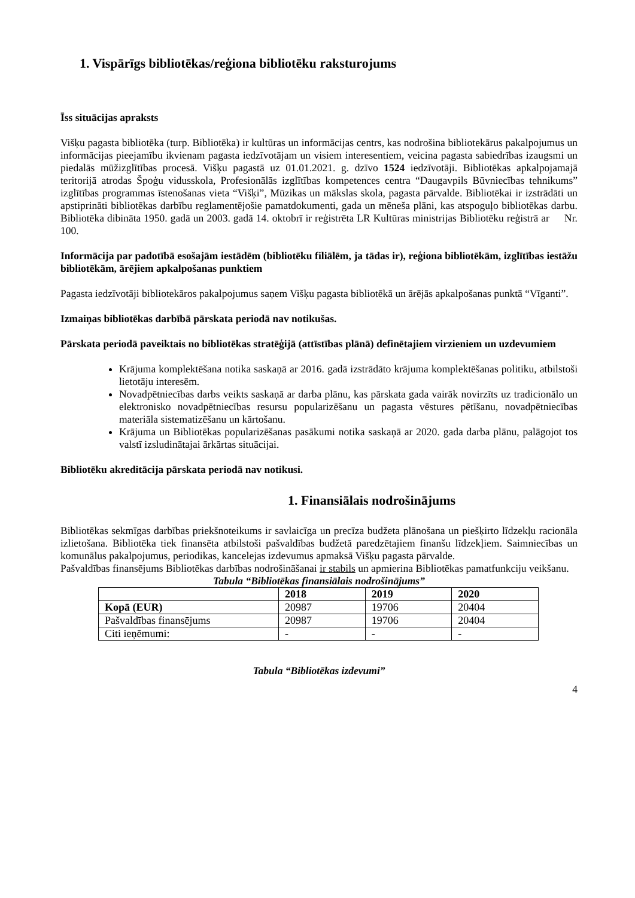1. Vispārīgs bibliotēkas/reģiona bibliotēku raksturojums
Īss situācijas apraksts
Višķu pagasta bibliotēka (turp. Bibliotēka) ir kultūras un informācijas centrs, kas nodrošina bibliotekārus pakalpojumus un informācijas pieejamību ikvienam pagasta iedzīvotājam un visiem interesentiem, veicina pagasta sabiedrības izaugsmi un piedalās mūžizglītības procesā. Višķu pagastā uz 01.01.2021. g. dzīvo 1524 iedzīvotāji. Bibliotēkas apkalpojamajā teritorijā atrodas Špoģu vidusskola, Profesionālās izglītības kompetences centra “Daugavpils Būvniecības tehnikums” izglītības programmas īstenošanas vieta “Višķi”, Mūzikas un mākslas skola, pagasta pārvalde. Bibliotēkai ir izstrādāti un apstiprināti bibliotēkas darbību reglamentējošie pamatdokumenti, gada un mēneša plāni, kas atspoguļo bibliotēkas darbu. Bibliotēka dibināta 1950. gadā un 2003. gadā 14. oktobrī ir reģistrēta LR Kultūras ministrijas Bibliotēku reģistrā ar Nr. 100.
Informācija par padotībā esošajām iestādēm (bibliotēku filiālēm, ja tādas ir), reģiona bibliotēkām, izglītības iestāžu bibliotēkām, ārējiem apkalpošanas punktiem
Pagasta iedzīvotāji bibliotekāros pakalpojumus saņem Višķu pagasta bibliotēkā un ārējās apkalpošanas punktā “Vīganti”.
Izmaiņas bibliotēkas darbībā pārskata periodā nav notikušas.
Pārskata periodā paveiktais no bibliotēkas stratēģijā (attīstības plānā) definētajiem virzieniem un uzdevumiem
Krājuma komplektēšana notika saskaņā ar 2016. gadā izstrādāto krājuma komplektēšanas politiku, atbilstoši lietotāju interesēm.
Novadpētniecības darbs veikts saskaņā ar darba plānu, kas pārskata gada vairāk novirzīts uz tradicionālo un elektronisko novadpētniecības resursu popularizēšanu un pagasta vēstures pētīšanu, novadpētniecības materiāla sistematizēšanu un kārtošanu.
Krājuma un Bibliotēkas popularizēšanas pasākumi notika saskaņā ar 2020. gada darba plānu, palāgojot tos valstī izsludinātajai ārkārtas situācijai.
Bibliotēku akreditācija pārskata periodā nav notikusi.
1. Finansiālais nodrošinājums
Bibliotēkas sekmīgas darbības priekšnoteikums ir savlaicīga un precīza budžeta plānošana un piešķirto līdzekļu racionāla izlietošana. Bibliotēka tiek finansēta atbilstoši pašvaldības budžetā paredzētajiem finanšu līdzekļiem. Saimniecības un komunālus pakalpojumus, periodikas, kancelejas izdevumus apmaksā Višķu pagasta pārvalde.
Pašvaldības finansējums Bibliotēkas darbības nodrošināšanai ir stabils un apmierina Bibliotēkas pamatfunkciju veikšanu.
Tabula “Bibliotēkas finansiālais nodrošinājums”
| | 2018 | 2019 | 2020 |
| --- | --- | --- | --- |
| Kopā (EUR) | 20987 | 19706 | 20404 |
| Pašvaldības finansējums | 20987 | 19706 | 20404 |
| Citi ieņēmumi: | - | - | - |
Tabula “Bibliotēkas izdevumi”
4